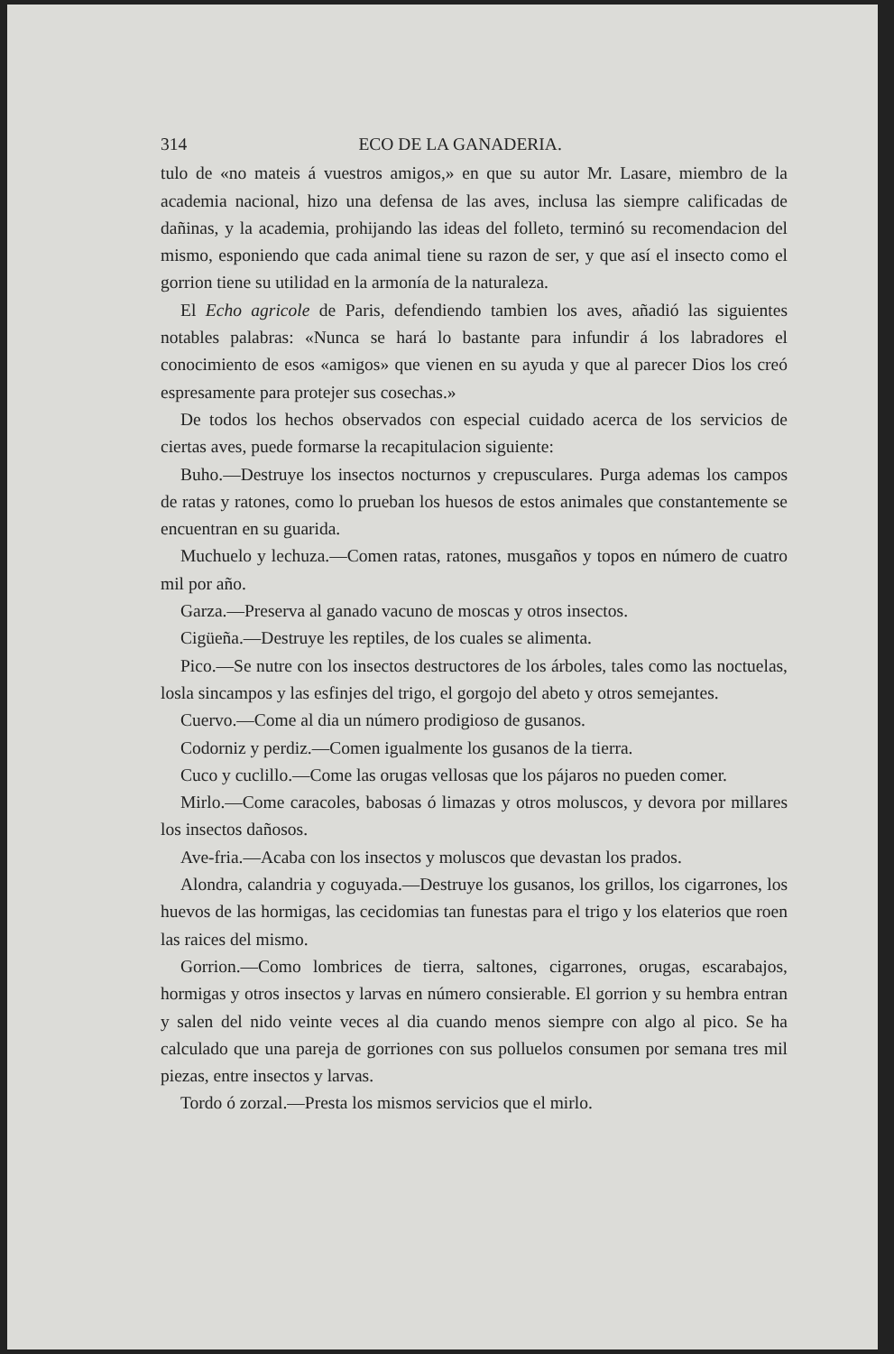314 ECO DE LA GANADERIA.
tulo de «no mateis á vuestros amigos,» en que su autor Mr. Lasare, miembro de la academia nacional, hizo una defensa de las aves, inclusa las siempre calificadas de dañinas, y la academia, prohijando las ideas del folleto, terminó su recomendacion del mismo, esponiendo que cada animal tiene su razon de ser, y que así el insecto como el gorrion tiene su utilidad en la armonía de la naturaleza.
El Echo agricole de Paris, defendiendo tambien los aves, añadió las siguientes notables palabras: «Nunca se hará lo bastante para infundir á los labradores el conocimiento de esos «amigos» que vienen en su ayuda y que al parecer Dios los creó espresamente para protejer sus cosechas.»
De todos los hechos observados con especial cuidado acerca de los servicios de ciertas aves, puede formarse la recapitulacion siguiente:
Buho.—Destruye los insectos nocturnos y crepusculares. Purga ademas los campos de ratas y ratones, como lo prueban los huesos de estos animales que constantemente se encuentran en su guarida.
Muchuelo y lechuza.—Comen ratas, ratones, musgaños y topos en número de cuatro mil por año.
Garza.—Preserva al ganado vacuno de moscas y otros insectos.
Cigüeña.—Destruye les reptiles, de los cuales se alimenta.
Pico.—Se nutre con los insectos destructores de los árboles, tales como las noctuelas, losla sincampos y las esfinjes del trigo, el gorgojo del abeto y otros semejantes.
Cuervo.—Come al dia un número prodigioso de gusanos.
Codorniz y perdiz.—Comen igualmente los gusanos de la tierra.
Cuco y cuclillo.—Come las orugas vellosas que los pájaros no pueden comer.
Mirlo.—Come caracoles, babosas ó limazas y otros moluscos, y devora por millares los insectos dañosos.
Ave-fria.—Acaba con los insectos y moluscos que devastan los prados.
Alondra, calandria y coguyada.—Destruye los gusanos, los grillos, los cigarrones, los huevos de las hormigas, las cecidomias tan funestas para el trigo y los elaterios que roen las raices del mismo.
Gorrion.—Como lombrices de tierra, saltones, cigarrones, orugas, escarabajos, hormigas y otros insectos y larvas en número consierable. El gorrion y su hembra entran y salen del nido veinte veces al dia cuando menos siempre con algo al pico. Se ha calculado que una pareja de gorriones con sus polluelos consumen por semana tres mil piezas, entre insectos y larvas.
Tordo ó zorzal.—Presta los mismos servicios que el mirlo.